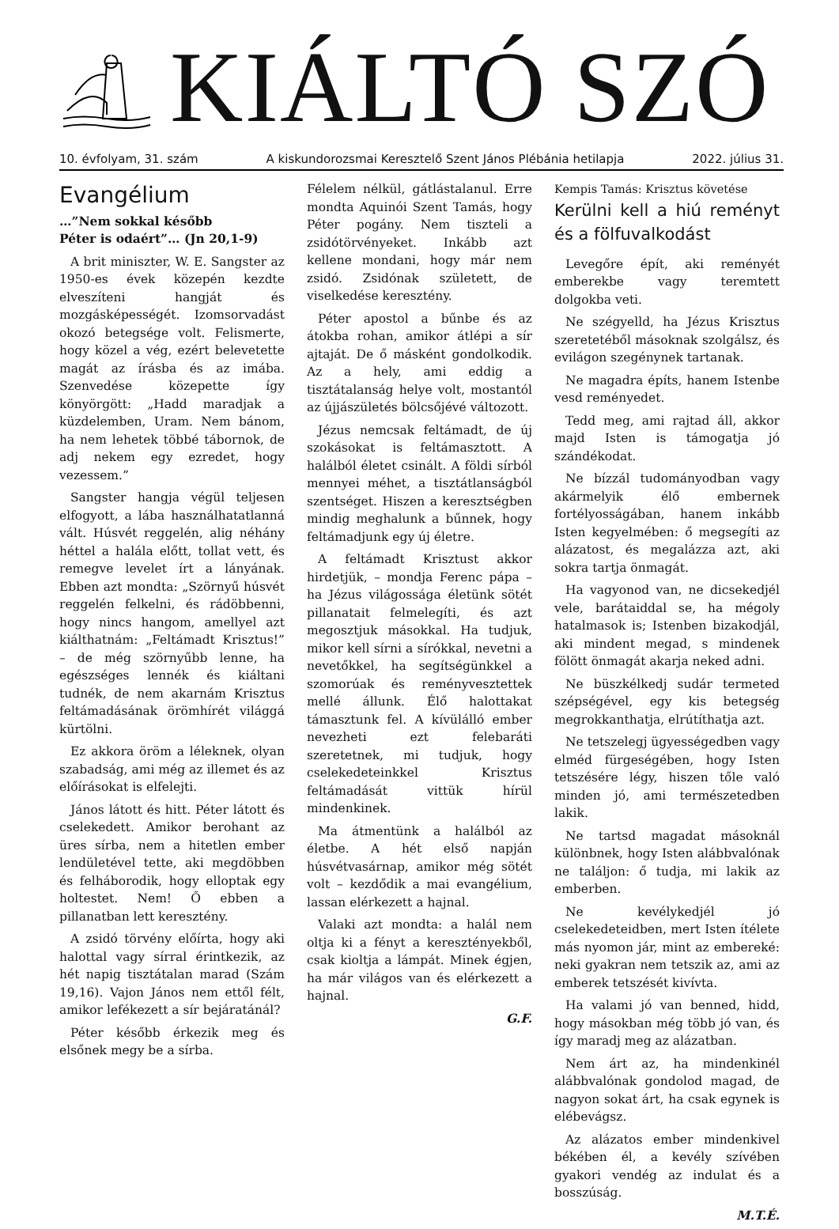KIÁLTÓ SZÓ
10. évfolyam, 31. szám A kiskundorozsmai Keresztelő Szent János Plébánia hetilapja 2022. július 31.
Evangélium
…”Nem sokkal később
Péter is odaért”… (Jn 20,1-9)
A brit miniszter, W. E. Sangster az 1950-es évek közepén kezdte elveszíteni hangját és mozgásképességét. Izomsorvadást okozó betegsége volt. Felismerte, hogy közel a vég, ezért belevetette magát az írásba és az imába. Szenvedése közepette így könyörgött: „Hadd maradjak a küzdelemben, Uram. Nem bánom, ha nem lehetek többé tábornok, de adj nekem egy ezredet, hogy vezessem.”
Sangster hangja végül teljesen elfogyott, a lába használhatatlanná vált. Húsvét reggelén, alig néhány héttel a halála előtt, tollat vett, és remegve levelet írt a lányának. Ebben azt mondta: „Szörnyű húsvét reggelén felkelni, és rádöbbenni, hogy nincs hangom, amellyel azt kiálthatnám: „Feltámadt Krisztus!” – de még szörnyűbb lenne, ha egészséges lennék és kiáltani tudnék, de nem akarnám Krisztus feltámadásának örömhírét világgá kürtölni.
Ez akkora öröm a léleknek, olyan szabadság, ami még az illemet és az előírásokat is elfelejti.
János látott és hitt. Péter látott és cselekedett. Amikor berohant az üres sírba, nem a hitetlen ember lendületével tette, aki megdöbben és felháborodik, hogy elloptak egy holtestet. Nem! Ő ebben a pillanatban lett keresztény.
A zsidó törvény előírta, hogy aki halottal vagy sírral érintkezik, az hét napig tisztátalan marad (Szám 19,16). Vajon János nem ettől félt, amikor lefékezett a sír bejáratánál?
Péter később érkezik meg és elsőnek megy be a sírba.
Félelem nélkül, gátlástalanul. Erre mondta Aquinói Szent Tamás, hogy Péter pogány. Nem tiszteli a zsidótörvényeket. Inkább azt kellene mondani, hogy már nem zsidó. Zsidónak született, de viselkedése keresztény.
Péter apostol a bűnbe és az átokba rohan, amikor átlépi a sír ajtaját. De ő másként gondolkodik. Az a hely, ami eddig a tisztátalanság helye volt, mostantól az újjászületés bölcsőjévé változott.
Jézus nemcsak feltámadt, de új szokásokat is feltámasztott. A halálból életet csinált. A földi sírból mennyei méhet, a tisztátlanságból szentséget. Hiszen a keresztségben mindig meghalunk a bűnnek, hogy feltámadjunk egy új életre.
A feltámadt Krisztust akkor hirdetjük, – mondja Ferenc pápa – ha Jézus világossága életünk sötét pillanatait felmelegíti, és azt megosztjuk másokkal. Ha tudjuk, mikor kell sírni a sírókkal, nevetni a nevetőkkel, ha segítségünkkel a szomorúak és reményvesztettek mellé állunk. Élő halottakat támasztunk fel. A kívülálló ember nevezheti ezt felebaráti szeretetnek, mi tudjuk, hogy cselekedeteinkkel Krisztus feltámadását vittük hírül mindenkinek.
Ma átmentünk a halálból az életbe. A hét első napján húsvétvasárnap, amikor még sötét volt – kezdődik a mai evangélium, lassan elérkezett a hajnal.
Valaki azt mondta: a halál nem oltja ki a fényt a keresztényekből, csak kioltja a lámpát. Minek égjen, ha már világos van és elérkezett a hajnal.
G.F.
Kempis Tamás: Krisztus követése
Kerülni kell a hiú reményt és a fölfuvalkodást
Levegőre épít, aki reményét emberekbe vagy teremtett dolgokba veti.
Ne szégyelld, ha Jézus Krisztus szeretetéből másoknak szolgálsz, és evilágon szegénynek tartanak.
Ne magadra építs, hanem Istenbe vesd reményedet.
Tedd meg, ami rajtad áll, akkor majd Isten is támogatja jó szándékodat.
Ne bízzál tudományodban vagy akármelyik élő embernek fortélyosságában, hanem inkább Isten kegyelmében: ő megsegíti az alázatost, és megalázza azt, aki sokra tartja önmagát.
Ha vagyonod van, ne dicsekedjél vele, barátaiddal se, ha mégoly hatalmasok is; Istenben bizakodjál, aki mindent megad, s mindenek fölött önmagát akarja neked adni.
Ne büszkélkedj sudár termeted szépségével, egy kis betegség megrokkanthatja, elrútíthatja azt.
Ne tetszelegj ügyességedben vagy elméd fürgeségében, hogy Isten tetszésére légy, hiszen tőle való minden jó, ami természetedben lakik.
Ne tartsd magadat másoknál különbnek, hogy Isten alábbvalónak ne találjon: ő tudja, mi lakik az emberben.
Ne kevélykedjél jó cselekedeteidben, mert Isten ítélete más nyomon jár, mint az embereké: neki gyakran nem tetszik az, ami az emberek tetszését kivívta.
Ha valami jó van benned, hidd, hogy másokban még több jó van, és így maradj meg az alázatban.
Nem árt az, ha mindenkinél alábbvalónak gondolod magad, de nagyon sokat árt, ha csak egynek is elébevágsz.
Az alázatos ember mindenkivel békében él, a kevély szívében gyakori vendég az indulat és a bosszúság.
M.T.É.